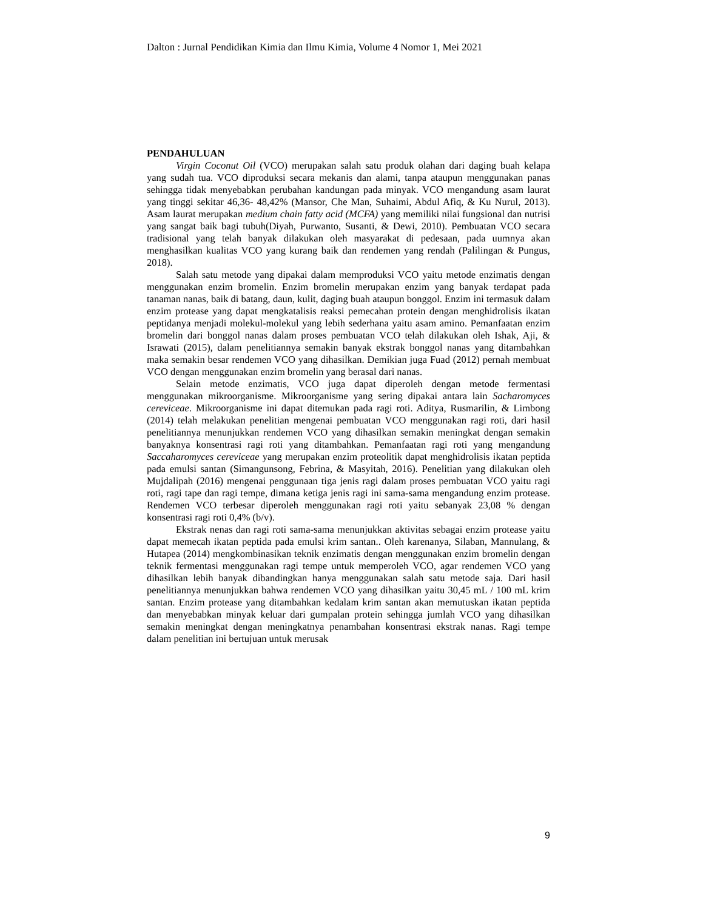Dalton : Jurnal Pendidikan Kimia dan Ilmu Kimia, Volume 4 Nomor 1, Mei 2021
PENDAHULUAN
Virgin Coconut Oil (VCO) merupakan salah satu produk olahan dari daging buah kelapa yang sudah tua. VCO diproduksi secara mekanis dan alami, tanpa ataupun menggunakan panas sehingga tidak menyebabkan perubahan kandungan pada minyak. VCO mengandung asam laurat yang tinggi sekitar 46,36- 48,42% (Mansor, Che Man, Suhaimi, Abdul Afiq, & Ku Nurul, 2013). Asam laurat merupakan medium chain fatty acid (MCFA) yang memiliki nilai fungsional dan nutrisi yang sangat baik bagi tubuh(Diyah, Purwanto, Susanti, & Dewi, 2010). Pembuatan VCO secara tradisional yang telah banyak dilakukan oleh masyarakat di pedesaan, pada uumnya akan menghasilkan kualitas VCO yang kurang baik dan rendemen yang rendah (Palilingan & Pungus, 2018).
Salah satu metode yang dipakai dalam memproduksi VCO yaitu metode enzimatis dengan menggunakan enzim bromelin. Enzim bromelin merupakan enzim yang banyak terdapat pada tanaman nanas, baik di batang, daun, kulit, daging buah ataupun bonggol. Enzim ini termasuk dalam enzim protease yang dapat mengkatalisis reaksi pemecahan protein dengan menghidrolisis ikatan peptidanya menjadi molekul-molekul yang lebih sederhana yaitu asam amino. Pemanfaatan enzim bromelin dari bonggol nanas dalam proses pembuatan VCO telah dilakukan oleh Ishak, Aji, & Israwati (2015), dalam penelitiannya semakin banyak ekstrak bonggol nanas yang ditambahkan maka semakin besar rendemen VCO yang dihasilkan. Demikian juga Fuad (2012) pernah membuat VCO dengan menggunakan enzim bromelin yang berasal dari nanas.
Selain metode enzimatis, VCO juga dapat diperoleh dengan metode fermentasi menggunakan mikroorganisme. Mikroorganisme yang sering dipakai antara lain Sacharomyces cereviceae. Mikroorganisme ini dapat ditemukan pada ragi roti. Aditya, Rusmarilin, & Limbong (2014) telah melakukan penelitian mengenai pembuatan VCO menggunakan ragi roti, dari hasil penelitiannya menunjukkan rendemen VCO yang dihasilkan semakin meningkat dengan semakin banyaknya konsentrasi ragi roti yang ditambahkan. Pemanfaatan ragi roti yang mengandung Saccaharomyces cereviceae yang merupakan enzim proteolitik dapat menghidrolisis ikatan peptida pada emulsi santan (Simangunsong, Febrina, & Masyitah, 2016). Penelitian yang dilakukan oleh Mujdalipah (2016) mengenai penggunaan tiga jenis ragi dalam proses pembuatan VCO yaitu ragi roti, ragi tape dan ragi tempe, dimana ketiga jenis ragi ini sama-sama mengandung enzim protease. Rendemen VCO terbesar diperoleh menggunakan ragi roti yaitu sebanyak 23,08 % dengan konsentrasi ragi roti 0,4% (b/v).
Ekstrak nenas dan ragi roti sama-sama menunjukkan aktivitas sebagai enzim protease yaitu dapat memecah ikatan peptida pada emulsi krim santan.. Oleh karenanya, Silaban, Mannulang, & Hutapea (2014) mengkombinasikan teknik enzimatis dengan menggunakan enzim bromelin dengan teknik fermentasi menggunakan ragi tempe untuk memperoleh VCO, agar rendemen VCO yang dihasilkan lebih banyak dibandingkan hanya menggunakan salah satu metode saja. Dari hasil penelitiannya menunjukkan bahwa rendemen VCO yang dihasilkan yaitu 30,45 mL / 100 mL krim santan. Enzim protease yang ditambahkan kedalam krim santan akan memutuskan ikatan peptida dan menyebabkan minyak keluar dari gumpalan protein sehingga jumlah VCO yang dihasilkan semakin meningkat dengan meningkatnya penambahan konsentrasi ekstrak nanas. Ragi tempe dalam penelitian ini bertujuan untuk merusak
9